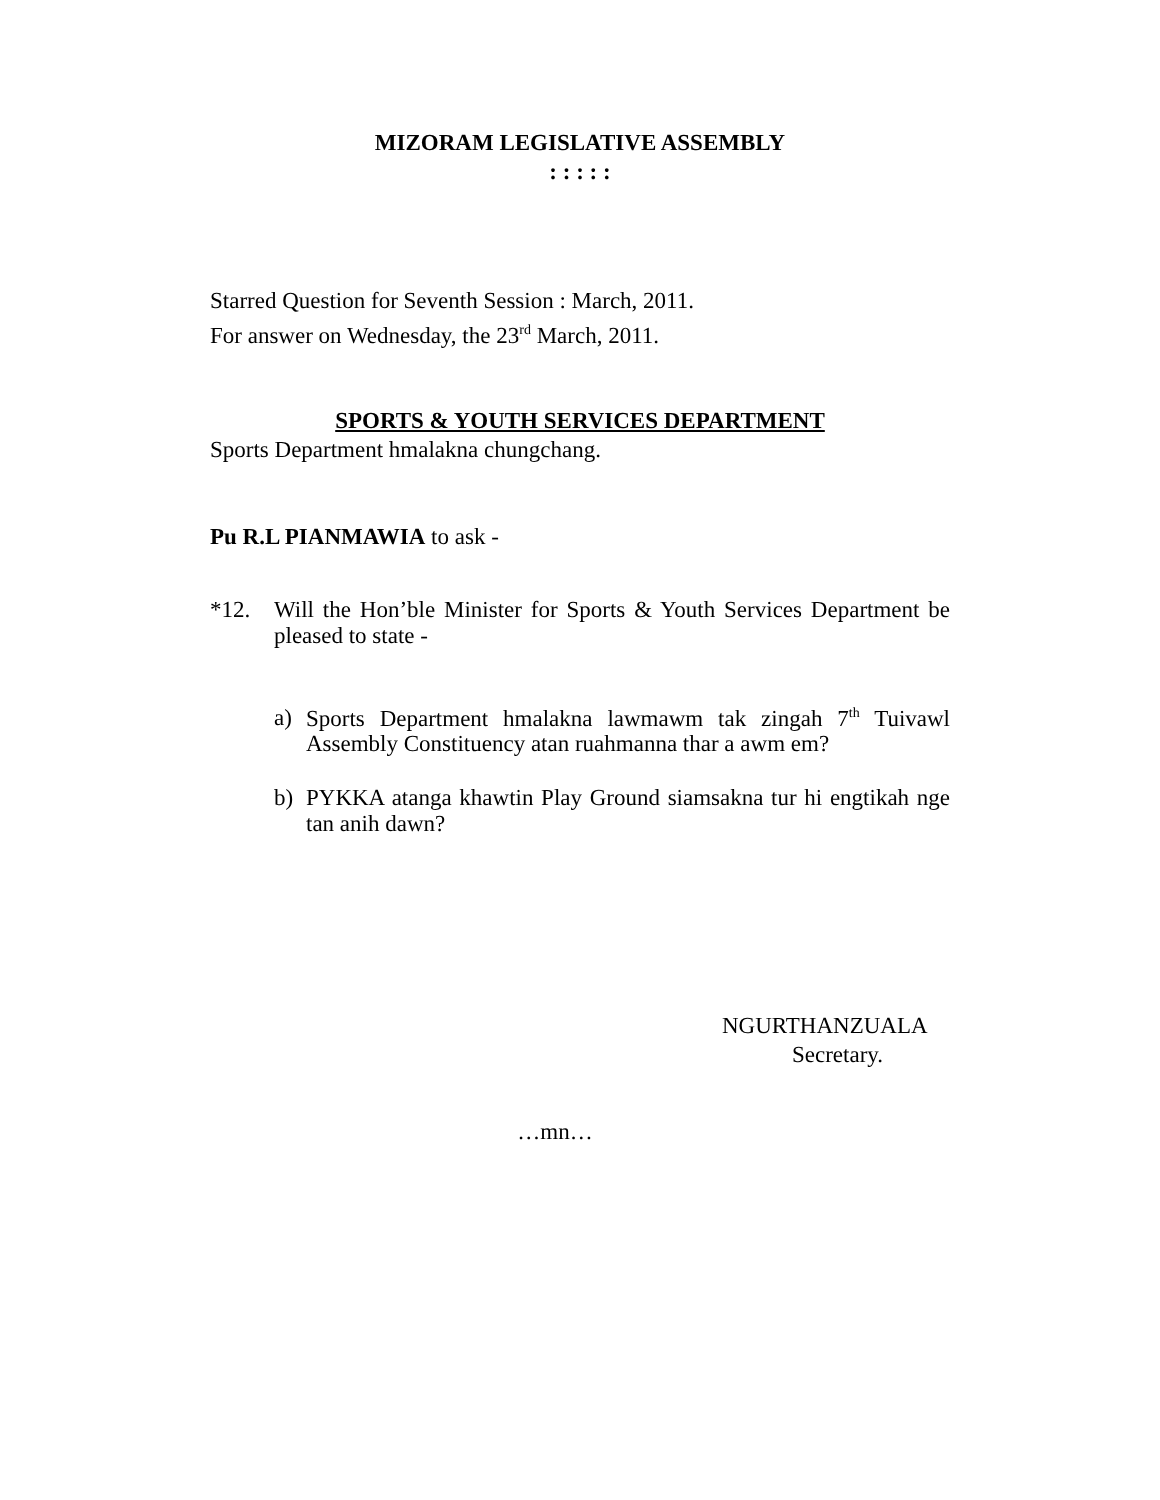MIZORAM LEGISLATIVE ASSEMBLY
: : : : :
Starred Question for Seventh Session : March, 2011.
For answer on Wednesday, the 23<sup>rd</sup> March, 2011.
SPORTS & YOUTH SERVICES DEPARTMENT
Sports Department hmalakna chungchang.
Pu R.L PIANMAWIA to ask -
*12. Will the Hon’ble Minister for Sports & Youth Services Department be pleased to state -
a) Sports Department hmalakna lawmawm tak zingah 7<sup>th</sup> Tuivawl Assembly Constituency atan ruahmanna thar a awm em?
b) PYKKA atanga khawtin Play Ground siamsakna tur hi engtikah nge tan anih dawn?
NGURTHANZUALA
Secretary.
…mn…